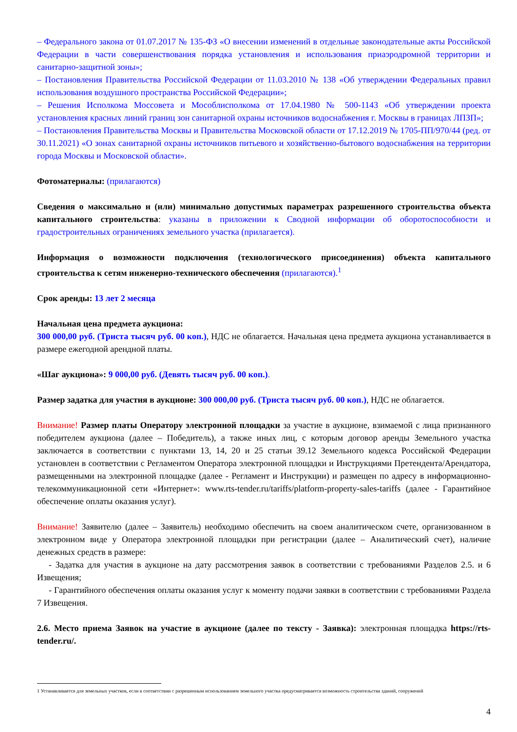– Федерального закона от 01.07.2017 № 135-ФЗ «О внесении изменений в отдельные законодательные акты Российской Федерации в части совершенствования порядка установления и использования приаэродромной территории и санитарно-защитной зоны»;
– Постановления Правительства Российской Федерации от 11.03.2010 № 138 «Об утверждении Федеральных правил использования воздушного пространства Российской Федерации»;
– Решения Исполкома Моссовета и Мособлисполкома от 17.04.1980 № 500-1143 «Об утверждении проекта установления красных линий границ зон санитарной охраны источников водоснабжения г. Москвы в границах ЛПЗП»;
– Постановления Правительства Москвы и Правительства Московской области от 17.12.2019 № 1705-ПП/970/44 (ред. от 30.11.2021) «О зонах санитарной охраны источников питьевого и хозяйственно-бытового водоснабжения на территории города Москвы и Московской области».
Фотоматериалы: (прилагаются)
Сведения о максимально и (или) минимально допустимых параметрах разрешенного строительства объекта капитального строительства: указаны в приложении к Сводной информации об оборотоспособности и градостроительных ограничениях земельного участка (прилагается).
Информация о возможности подключения (технологического присоединения) объекта капитального строительства к сетям инженерно-технического обеспечения (прилагаются).<sup>1</sup>
Срок аренды: 13 лет 2 месяца
Начальная цена предмета аукциона:
300 000,00 руб. (Триста тысяч руб. 00 коп.), НДС не облагается. Начальная цена предмета аукциона устанавливается в размере ежегодной арендной платы.
«Шаг аукциона»: 9 000,00 руб. (Девять тысяч руб. 00 коп.).
Размер задатка для участия в аукционе: 300 000,00 руб. (Триста тысяч руб. 00 коп.), НДС не облагается.
Внимание! Размер платы Оператору электронной площадки за участие в аукционе, взимаемой с лица признанного победителем аукциона (далее – Победитель), а также иных лиц, с которым договор аренды Земельного участка заключается в соответствии с пунктами 13, 14, 20 и 25 статьи 39.12 Земельного кодекса Российской Федерации установлен в соответствии с Регламентом Оператора электронной площадки и Инструкциями Претендента/Арендатора, размещенными на электронной площадке (далее - Регламент и Инструкции) и размещен по адресу в информационно-телекоммуникационной сети «Интернет»: www.rts-tender.ru/tariffs/platform-property-sales-tariffs (далее - Гарантийное обеспечение оплаты оказания услуг).
Внимание! Заявителю (далее – Заявитель) необходимо обеспечить на своем аналитическом счете, организованном в электронном виде у Оператора электронной площадки при регистрации (далее – Аналитический счет), наличие денежных средств в размере:
- Задатка для участия в аукционе на дату рассмотрения заявок в соответствии с требованиями Разделов 2.5. и 6 Извещения;
- Гарантийного обеспечения оплаты оказания услуг к моменту подачи заявки в соответствии с требованиями Раздела 7 Извещения.
2.6. Место приема Заявок на участие в аукционе (далее по тексту - Заявка): электронная площадка https://rts-tender.ru/.
1 Устанавливается для земельных участков, если в соответствии с разрешенным использованием земельного участка предусматривается возможность строительства зданий, сооружений
4